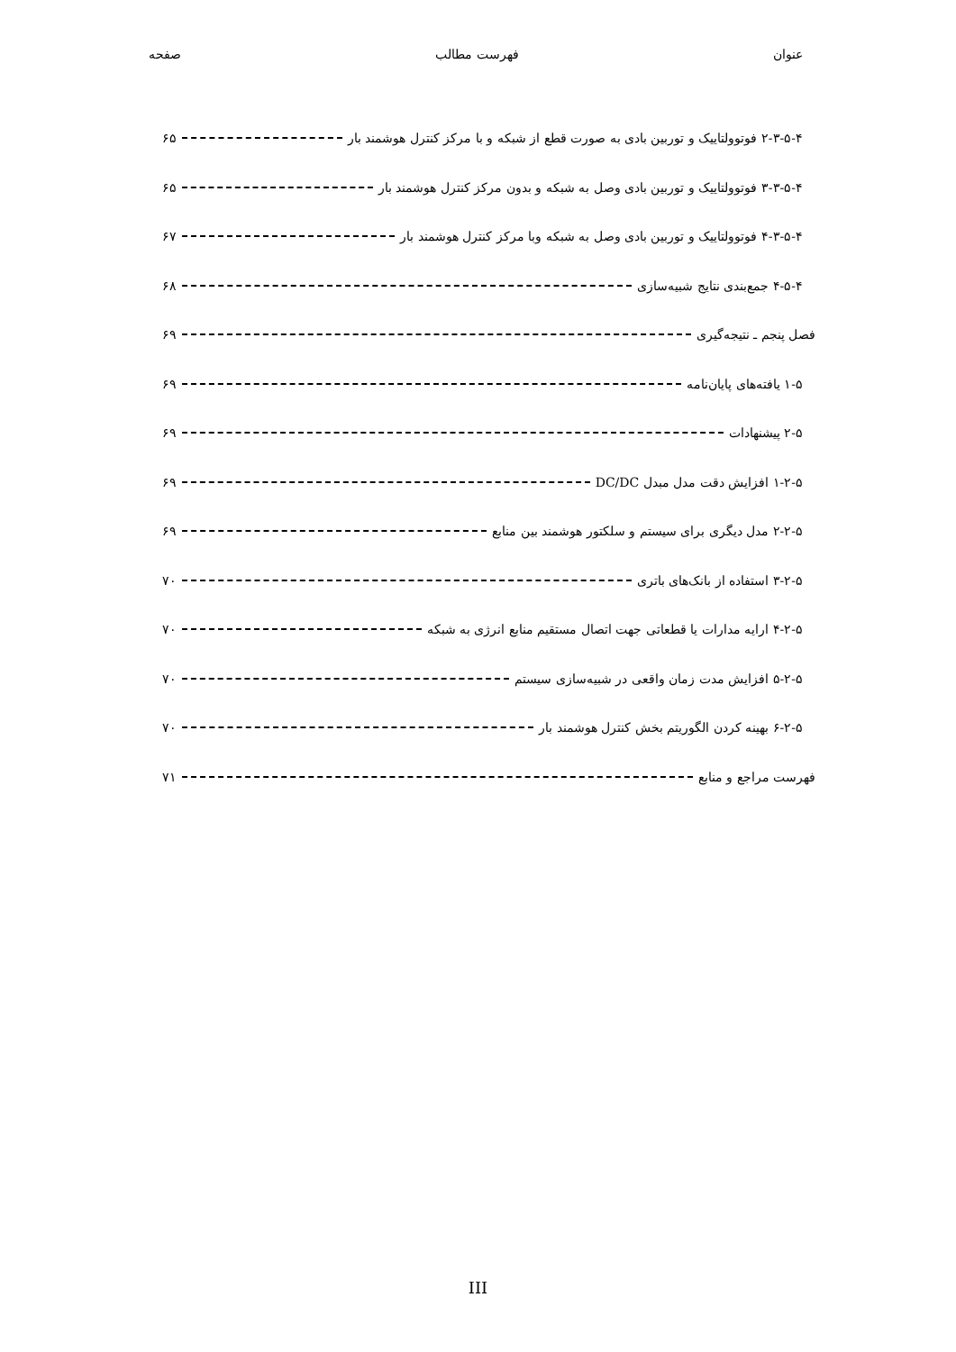عنوان فهرست مطالب صفحه
۲-۳-۵-۴ فوتوولتاییک و توربین بادی به صورت قطع از شبکه و با مرکز کنترل هوشمند بار ۶۵
۳-۳-۵-۴ فوتوولتاییک و توربین بادی وصل به شبکه و بدون مرکز کنترل هوشمند بار ۶۵
۴-۳-۵-۴ فوتوولتاییک و توربین بادی وصل به شبکه وبا مرکز کنترل هوشمند بار ۶۷
۴-۵-۴ جمع‌بندی نتایج شبیه‌سازی ۶۸
فصل پنجم ـ نتیجه‌گیری ۶۹
۱-۵ یافته‌های پایان‌نامه ۶۹
۲-۵ پیشنهادات ۶۹
۱-۲-۵ افزایش دقت مدل مبدل DC/DC ۶۹
۲-۲-۵ مدل دیگری برای سیستم و سلکتور هوشمند بین منابع ۶۹
۳-۲-۵ استفاده از بانک‌های باتری ۷۰
۴-۲-۵ ارایه مدارات یا قطعاتی جهت اتصال مستقیم منابع انرژی به شبکه ۷۰
۵-۲-۵ افزایش مدت زمان واقعی در شبیه‌سازی سیستم ۷۰
۶-۲-۵ بهینه کردن الگوریتم بخش کنترل هوشمند بار ۷۰
فهرست مراجع و منابع ۷۱
III